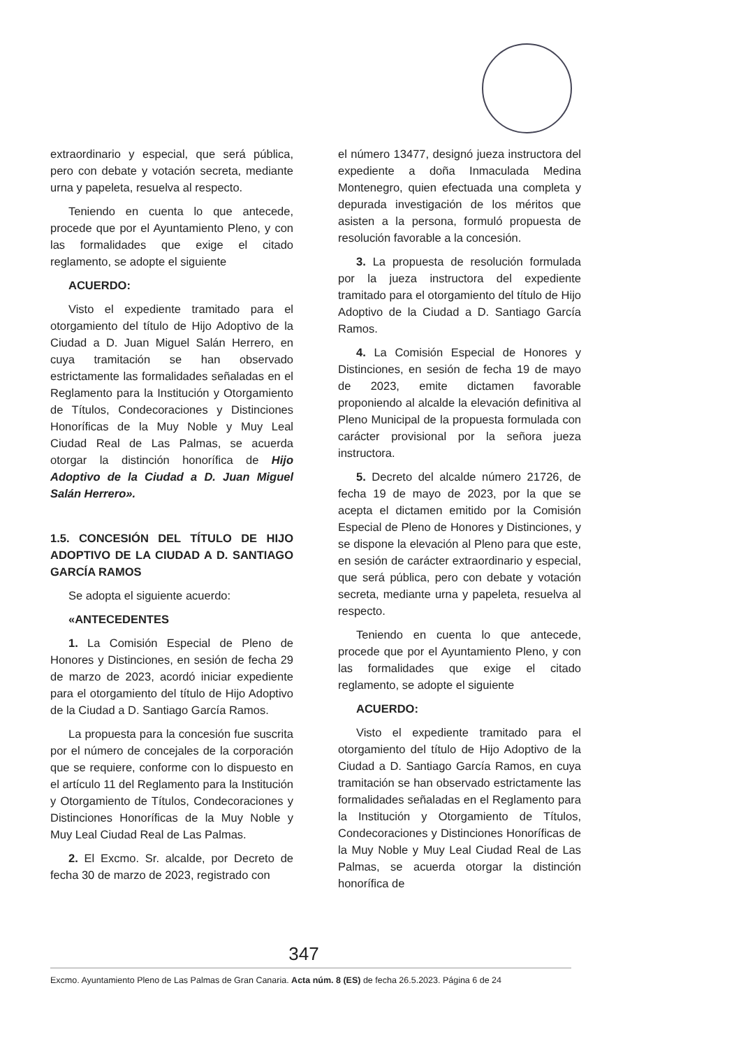extraordinario y especial, que será pública, pero con debate y votación secreta, mediante urna y papeleta, resuelva al respecto.
Teniendo en cuenta lo que antecede, procede que por el Ayuntamiento Pleno, y con las formalidades que exige el citado reglamento, se adopte el siguiente
ACUERDO:
Visto el expediente tramitado para el otorgamiento del título de Hijo Adoptivo de la Ciudad a D. Juan Miguel Salán Herrero, en cuya tramitación se han observado estrictamente las formalidades señaladas en el Reglamento para la Institución y Otorgamiento de Títulos, Condecoraciones y Distinciones Honoríficas de la Muy Noble y Muy Leal Ciudad Real de Las Palmas, se acuerda otorgar la distinción honorífica de Hijo Adoptivo de la Ciudad a D. Juan Miguel Salán Herrero».
1.5. CONCESIÓN DEL TÍTULO DE HIJO ADOPTIVO DE LA CIUDAD A D. SANTIAGO GARCÍA RAMOS
Se adopta el siguiente acuerdo:
«ANTECEDENTES
1. La Comisión Especial de Pleno de Honores y Distinciones, en sesión de fecha 29 de marzo de 2023, acordó iniciar expediente para el otorgamiento del título de Hijo Adoptivo de la Ciudad a D. Santiago García Ramos.
La propuesta para la concesión fue suscrita por el número de concejales de la corporación que se requiere, conforme con lo dispuesto en el artículo 11 del Reglamento para la Institución y Otorgamiento de Títulos, Condecoraciones y Distinciones Honoríficas de la Muy Noble y Muy Leal Ciudad Real de Las Palmas.
2. El Excmo. Sr. alcalde, por Decreto de fecha 30 de marzo de 2023, registrado con
el número 13477, designó jueza instructora del expediente a doña Inmaculada Medina Montenegro, quien efectuada una completa y depurada investigación de los méritos que asisten a la persona, formuló propuesta de resolución favorable a la concesión.
3. La propuesta de resolución formulada por la jueza instructora del expediente tramitado para el otorgamiento del título de Hijo Adoptivo de la Ciudad a D. Santiago García Ramos.
4. La Comisión Especial de Honores y Distinciones, en sesión de fecha 19 de mayo de 2023, emite dictamen favorable proponiendo al alcalde la elevación definitiva al Pleno Municipal de la propuesta formulada con carácter provisional por la señora jueza instructora.
5. Decreto del alcalde número 21726, de fecha 19 de mayo de 2023, por la que se acepta el dictamen emitido por la Comisión Especial de Pleno de Honores y Distinciones, y se dispone la elevación al Pleno para que este, en sesión de carácter extraordinario y especial, que será pública, pero con debate y votación secreta, mediante urna y papeleta, resuelva al respecto.
Teniendo en cuenta lo que antecede, procede que por el Ayuntamiento Pleno, y con las formalidades que exige el citado reglamento, se adopte el siguiente
ACUERDO:
Visto el expediente tramitado para el otorgamiento del título de Hijo Adoptivo de la Ciudad a D. Santiago García Ramos, en cuya tramitación se han observado estrictamente las formalidades señaladas en el Reglamento para la Institución y Otorgamiento de Títulos, Condecoraciones y Distinciones Honoríficas de la Muy Noble y Muy Leal Ciudad Real de Las Palmas, se acuerda otorgar la distinción honorífica de
347
Excmo. Ayuntamiento Pleno de Las Palmas de Gran Canaria. Acta núm. 8 (ES) de fecha 26.5.2023. Página 6 de 24